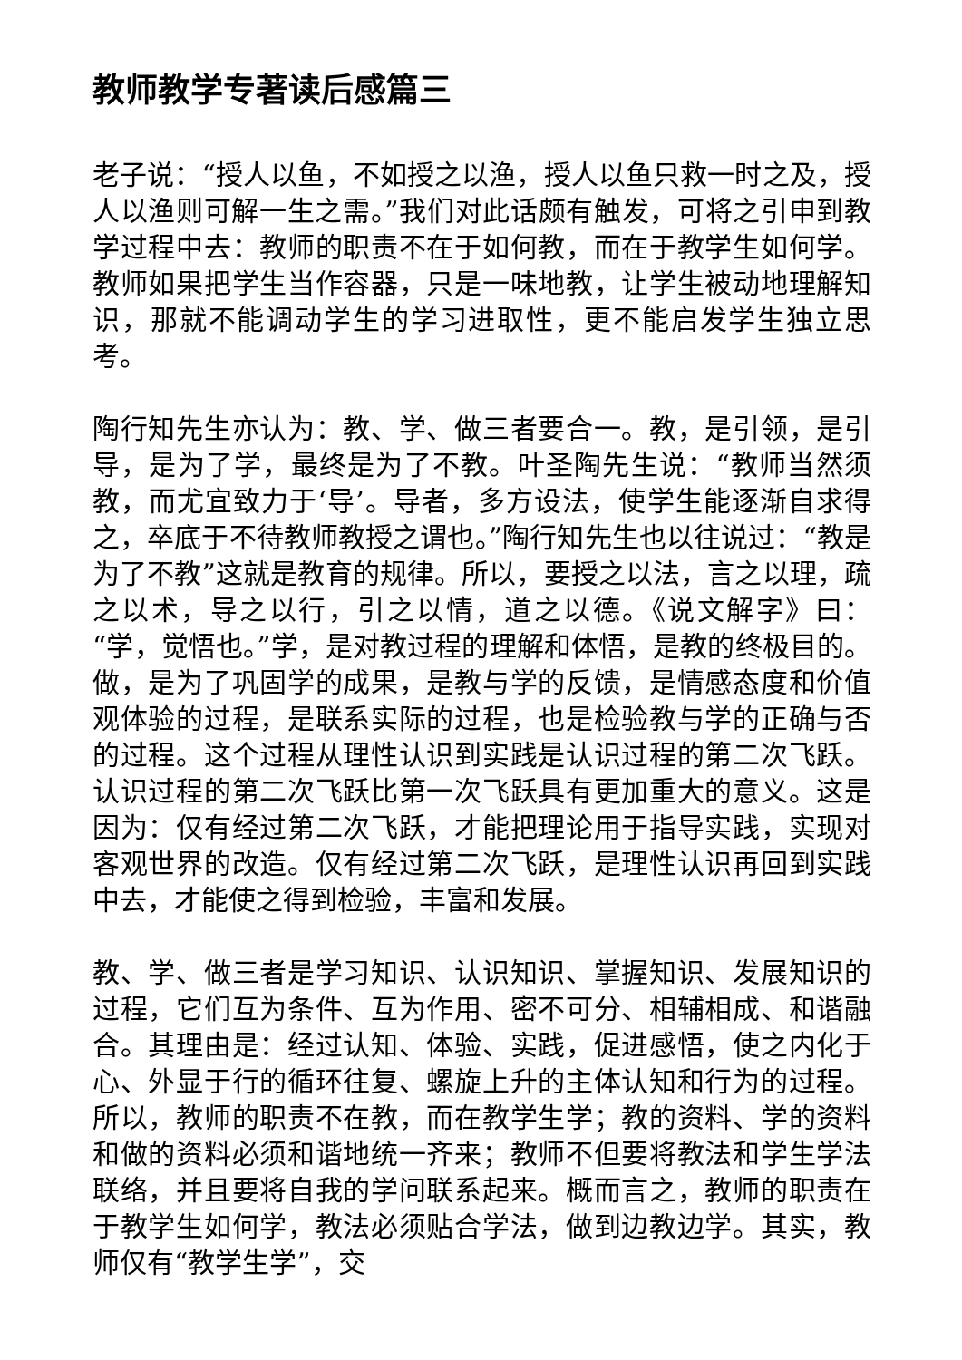教师教学专著读后感篇三
老子说：“授人以鱼，不如授之以渔，授人以鱼只救一时之及，授人以渔则可解一生之需。”我们对此话颇有触发，可将之引申到教学过程中去：教师的职责不在于如何教，而在于教学生如何学。教师如果把学生当作容器，只是一味地教，让学生被动地理解知识，那就不能调动学生的学习进取性，更不能启发学生独立思考。
陶行知先生亦认为：教、学、做三者要合一。教，是引领，是引导，是为了学，最终是为了不教。叶圣陶先生说：“教师当然须教，而尤宜致力于‘导’。导者，多方设法，使学生能逐渐自求得之，卒底于不待教师教授之谓也。”陶行知先生也以往说过：“教是为了不教”这就是教育的规律。所以，要授之以法，言之以理，疏之以术，导之以行，引之以情，道之以德。《说文解字》曰：“学，觉悟也。”学，是对教过程的理解和体悟，是教的终极目的。做，是为了巩固学的成果，是教与学的反馈，是情感态度和价值观体验的过程，是联系实际的过程，也是检验教与学的正确与否的过程。这个过程从理性认识到实践是认识过程的第二次飞跃。认识过程的第二次飞跃比第一次飞跃具有更加重大的意义。这是因为：仅有经过第二次飞跃，才能把理论用于指导实践，实现对客观世界的改造。仅有经过第二次飞跃，是理性认识再回到实践中去，才能使之得到检验，丰富和发展。
教、学、做三者是学习知识、认识知识、掌握知识、发展知识的过程，它们互为条件、互为作用、密不可分、相辅相成、和谐融合。其理由是：经过认知、体验、实践，促进感悟，使之内化于心、外显于行的循环往复、螺旋上升的主体认知和行为的过程。所以，教师的职责不在教，而在教学生学；教的资料、学的资料和做的资料必须和谐地统一齐来；教师不但要将教法和学生学法联络，并且要将自我的学问联系起来。概而言之，教师的职责在于教学生如何学，教法必须贴合学法，做到边教边学。其实，教师仅有“教学生学”，交